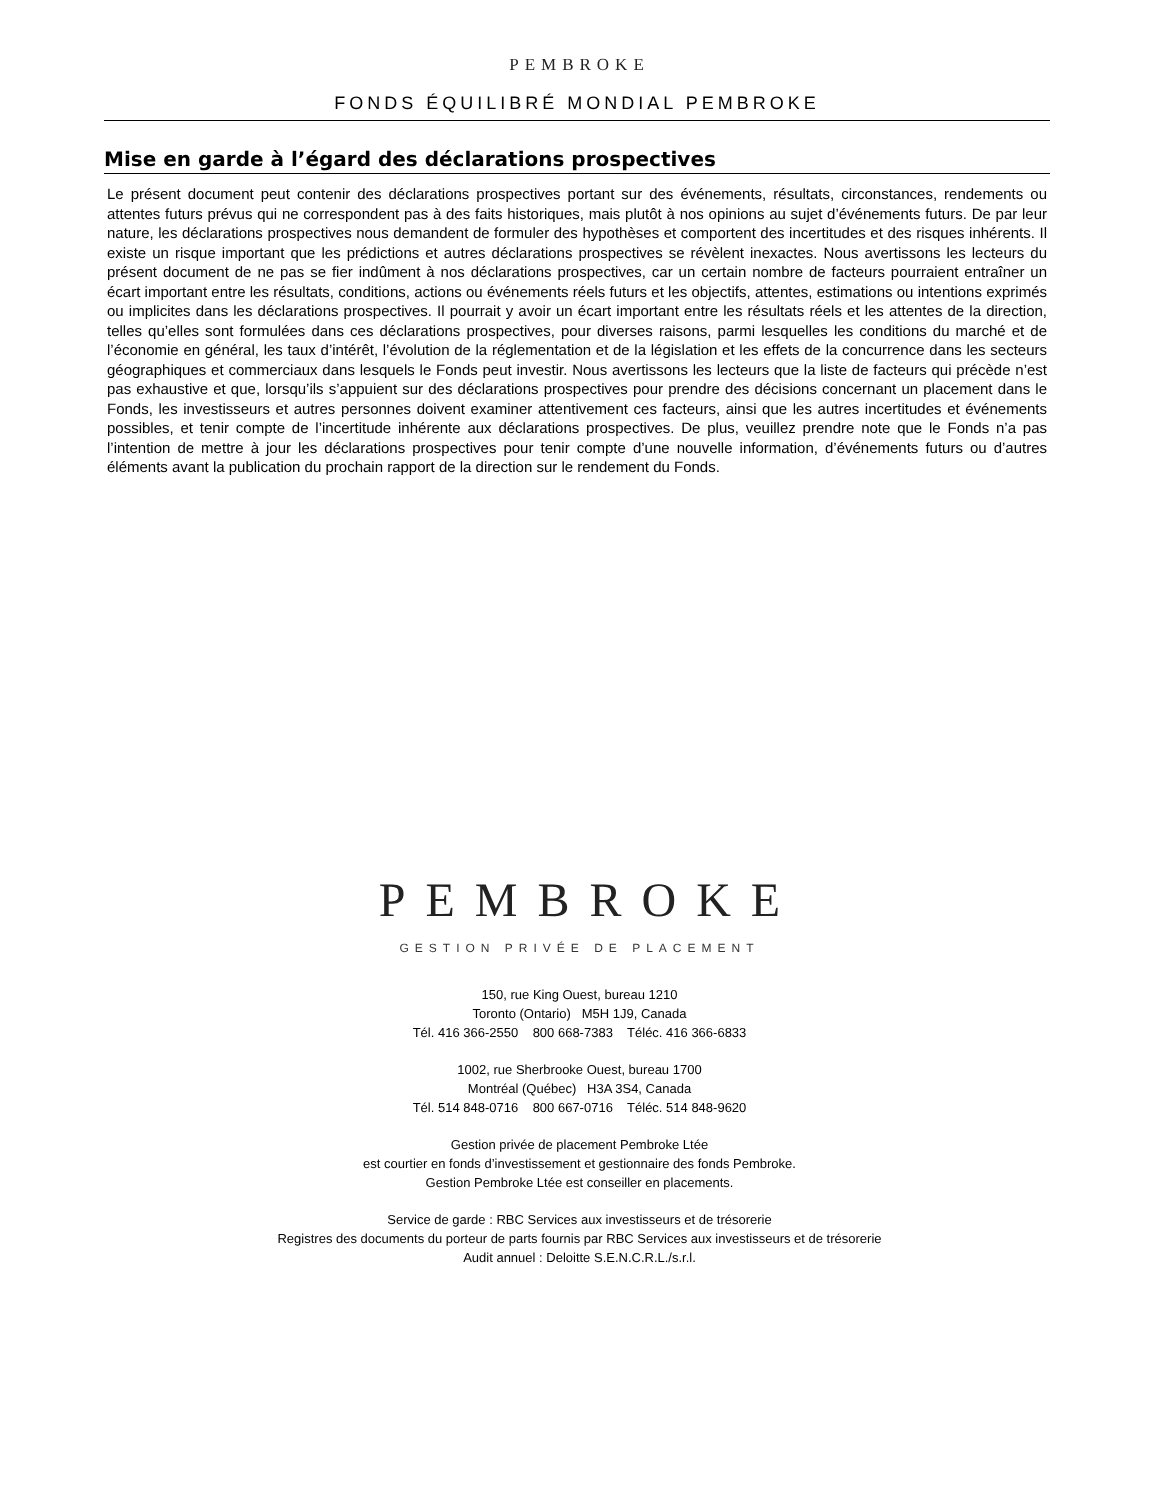PEMBROKE
FONDS ÉQUILIBRÉ MONDIAL PEMBROKE
Mise en garde à l’égard des déclarations prospectives
Le présent document peut contenir des déclarations prospectives portant sur des événements, résultats, circonstances, rendements ou attentes futurs prévus qui ne correspondent pas à des faits historiques, mais plutôt à nos opinions au sujet d’événements futurs. De par leur nature, les déclarations prospectives nous demandent de formuler des hypothèses et comportent des incertitudes et des risques inhérents. Il existe un risque important que les prédictions et autres déclarations prospectives se révèlent inexactes. Nous avertissons les lecteurs du présent document de ne pas se fier indûment à nos déclarations prospectives, car un certain nombre de facteurs pourraient entraîner un écart important entre les résultats, conditions, actions ou événements réels futurs et les objectifs, attentes, estimations ou intentions exprimés ou implicites dans les déclarations prospectives. Il pourrait y avoir un écart important entre les résultats réels et les attentes de la direction, telles qu’elles sont formulées dans ces déclarations prospectives, pour diverses raisons, parmi lesquelles les conditions du marché et de l’économie en général, les taux d’intérêt, l’évolution de la réglementation et de la législation et les effets de la concurrence dans les secteurs géographiques et commerciaux dans lesquels le Fonds peut investir. Nous avertissons les lecteurs que la liste de facteurs qui précède n’est pas exhaustive et que, lorsqu’ils s’appuient sur des déclarations prospectives pour prendre des décisions concernant un placement dans le Fonds, les investisseurs et autres personnes doivent examiner attentivement ces facteurs, ainsi que les autres incertitudes et événements possibles, et tenir compte de l’incertitude inhérente aux déclarations prospectives. De plus, veuillez prendre note que le Fonds n’a pas l’intention de mettre à jour les déclarations prospectives pour tenir compte d’une nouvelle information, d’événements futurs ou d’autres éléments avant la publication du prochain rapport de la direction sur le rendement du Fonds.
PEMBROKE
GESTION PRIVÉE DE PLACEMENT
150, rue King Ouest, bureau 1210
Toronto (Ontario) M5H 1J9, Canada
Tél. 416 366-2550 800 668-7383 Téléc. 416 366-6833
1002, rue Sherbrooke Ouest, bureau 1700
Montréal (Québec) H3A 3S4, Canada
Tél. 514 848-0716 800 667-0716 Téléc. 514 848-9620
Gestion privée de placement Pembroke Ltée
est courtier en fonds d’investissement et gestionnaire des fonds Pembroke.
Gestion Pembroke Ltée est conseiller en placements.
Service de garde : RBC Services aux investisseurs et de trésorerie
Registres des documents du porteur de parts fournis par RBC Services aux investisseurs et de trésorerie
Audit annuel : Deloitte S.E.N.C.R.L./s.r.l.